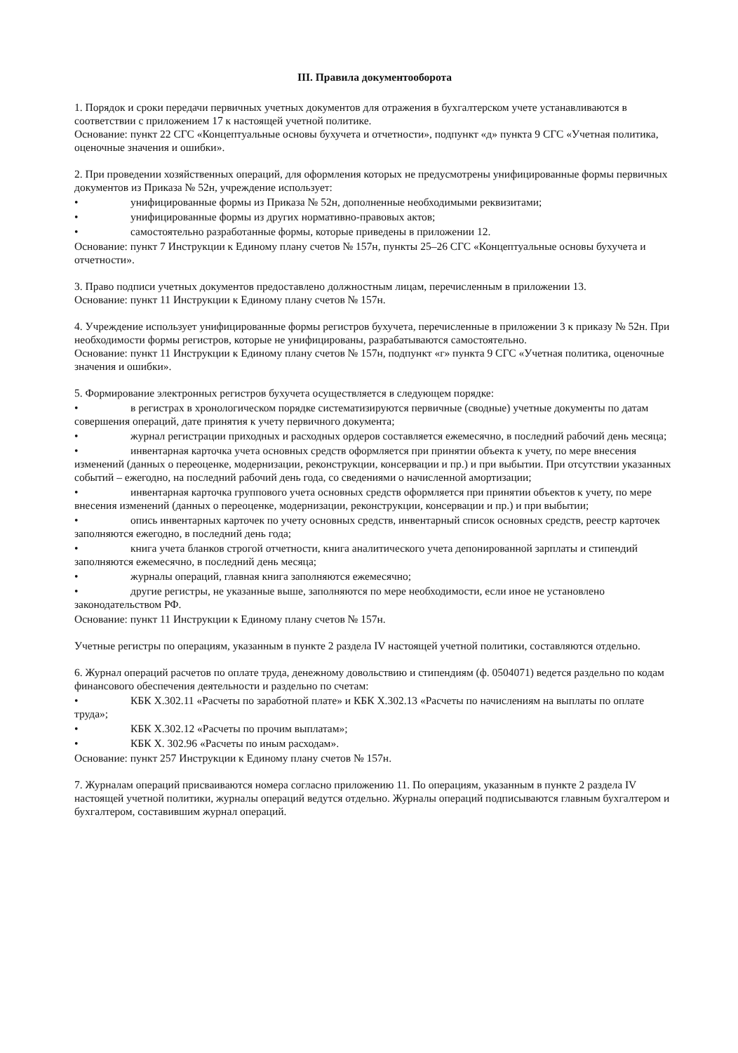III. Правила документооборота
1. Порядок и сроки передачи первичных учетных документов для отражения в бухгалтерском учете устанавливаются в соответствии с приложением 17 к настоящей учетной политике.
Основание: пункт 22 СГС «Концептуальные основы бухучета и отчетности», подпункт «д» пункта 9 СГС «Учетная политика, оценочные значения и ошибки».
2. При проведении хозяйственных операций, для оформления которых не предусмотрены унифицированные формы первичных документов из Приказа № 52н, учреждение использует:
• унифицированные формы из Приказа № 52н, дополненные необходимыми реквизитами;
• унифицированные формы из других нормативно-правовых актов;
• самостоятельно разработанные формы, которые приведены в приложении 12.
Основание: пункт 7 Инструкции к Единому плану счетов № 157н, пункты 25–26 СГС «Концептуальные основы бухучета и отчетности».
3. Право подписи учетных документов предоставлено должностным лицам, перечисленным в приложении 13.
Основание: пункт 11 Инструкции к Единому плану счетов № 157н.
4. Учреждение использует унифицированные формы регистров бухучета, перечисленные в приложении 3 к приказу № 52н. При необходимости формы регистров, которые не унифицированы, разрабатываются самостоятельно.
Основание: пункт 11 Инструкции к Единому плану счетов № 157н, подпункт «г» пункта 9 СГС «Учетная политика, оценочные значения и ошибки».
5. Формирование электронных регистров бухучета осуществляется в следующем порядке:
• в регистрах в хронологическом порядке систематизируются первичные (сводные) учетные документы по датам совершения операций, дате принятия к учету первичного документа;
• журнал регистрации приходных и расходных ордеров составляется ежемесячно, в последний рабочий день месяца;
• инвентарная карточка учета основных средств оформляется при принятии объекта к учету, по мере внесения изменений (данных о переоценке, модернизации, реконструкции, консервации и пр.) и при выбытии. При отсутствии указанных событий – ежегодно, на последний рабочий день года, со сведениями о начисленной амортизации;
• инвентарная карточка группового учета основных средств оформляется при принятии объектов к учету, по мере внесения изменений (данных о переоценке, модернизации, реконструкции, консервации и пр.) и при выбытии;
• опись инвентарных карточек по учету основных средств, инвентарный список основных средств, реестр карточек заполняются ежегодно, в последний день года;
• книга учета бланков строгой отчетности, книга аналитического учета депонированной зарплаты и стипендий заполняются ежемесячно, в последний день месяца;
• журналы операций, главная книга заполняются ежемесячно;
• другие регистры, не указанные выше, заполняются по мере необходимости, если иное не установлено законодательством РФ.
Основание: пункт 11 Инструкции к Единому плану счетов № 157н.
Учетные регистры по операциям, указанным в пункте 2 раздела IV настоящей учетной политики, составляются отдельно.
6. Журнал операций расчетов по оплате труда, денежному довольствию и стипендиям (ф. 0504071) ведется раздельно по кодам финансового обеспечения деятельности и раздельно по счетам:
• КБК Х.302.11 «Расчеты по заработной плате» и КБК Х.302.13 «Расчеты по начислениям на выплаты по оплате труда»;
• КБК Х.302.12 «Расчеты по прочим выплатам»;
• КБК Х. 302.96 «Расчеты по иным расходам».
Основание: пункт 257 Инструкции к Единому плану счетов № 157н.
7. Журналам операций присваиваются номера согласно приложению 11. По операциям, указанным в пункте 2 раздела IV настоящей учетной политики, журналы операций ведутся отдельно. Журналы операций подписываются главным бухгалтером и бухгалтером, составившим журнал операций.